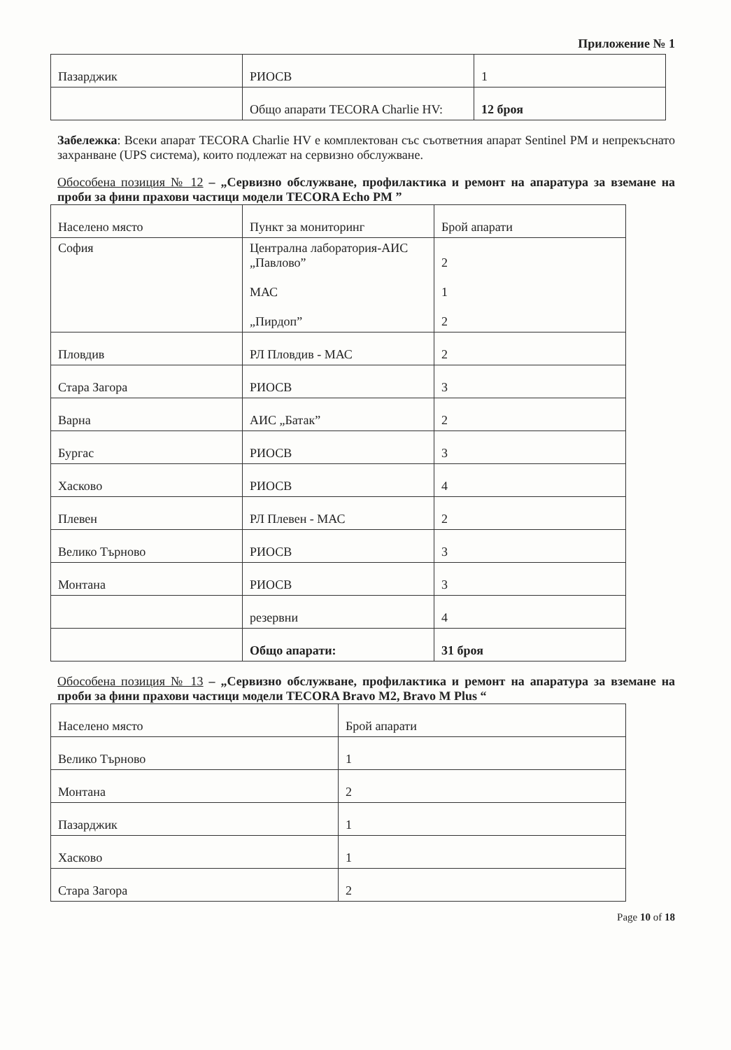Приложение № 1
| Пазарджик | РИОСВ | 1 |
| | Общо апарати TECORA Charlie HV: | 12 броя |
Забележка: Всеки апарат TECORA Charlie HV е комплектован със съответния апарат Sentinel PM и непрекъснато захранване (UPS система), които подлежат на сервизно обслужване.
Обособена позиция № 12 – „Сервизно обслужване, профилактика и ремонт на апаратура за вземане на проби за фини прахови частици модели TECORA Echo PM ”
| Населено място | Пункт за мониторинг | Брой апарати |
| София | Централна лаборатория-АИС „Павлово” МАС „Пирдоп” | 2 1 2 |
| Пловдив | РЛ Пловдив - МАС | 2 |
| Стара Загора | РИОСВ | 3 |
| Варна | АИС „Батак” | 2 |
| Бургас | РИОСВ | 3 |
| Хасково | РИОСВ | 4 |
| Плевен | РЛ Плевен - МАС | 2 |
| Велико Търново | РИОСВ | 3 |
| Монтана | РИОСВ | 3 |
| | резервни | 4 |
| | Общо апарати: | 31 броя |
Обособена позиция № 13 – „Сервизно обслужване, профилактика и ремонт на апаратура за вземане на проби за фини прахови частици модели TECORA Bravo M2, Bravo M Plus “
| Населено място | Брой апарати |
| Велико Търново | 1 |
| Монтана | 2 |
| Пазарджик | 1 |
| Хасково | 1 |
| Стара Загора | 2 |
Page 10 of 18